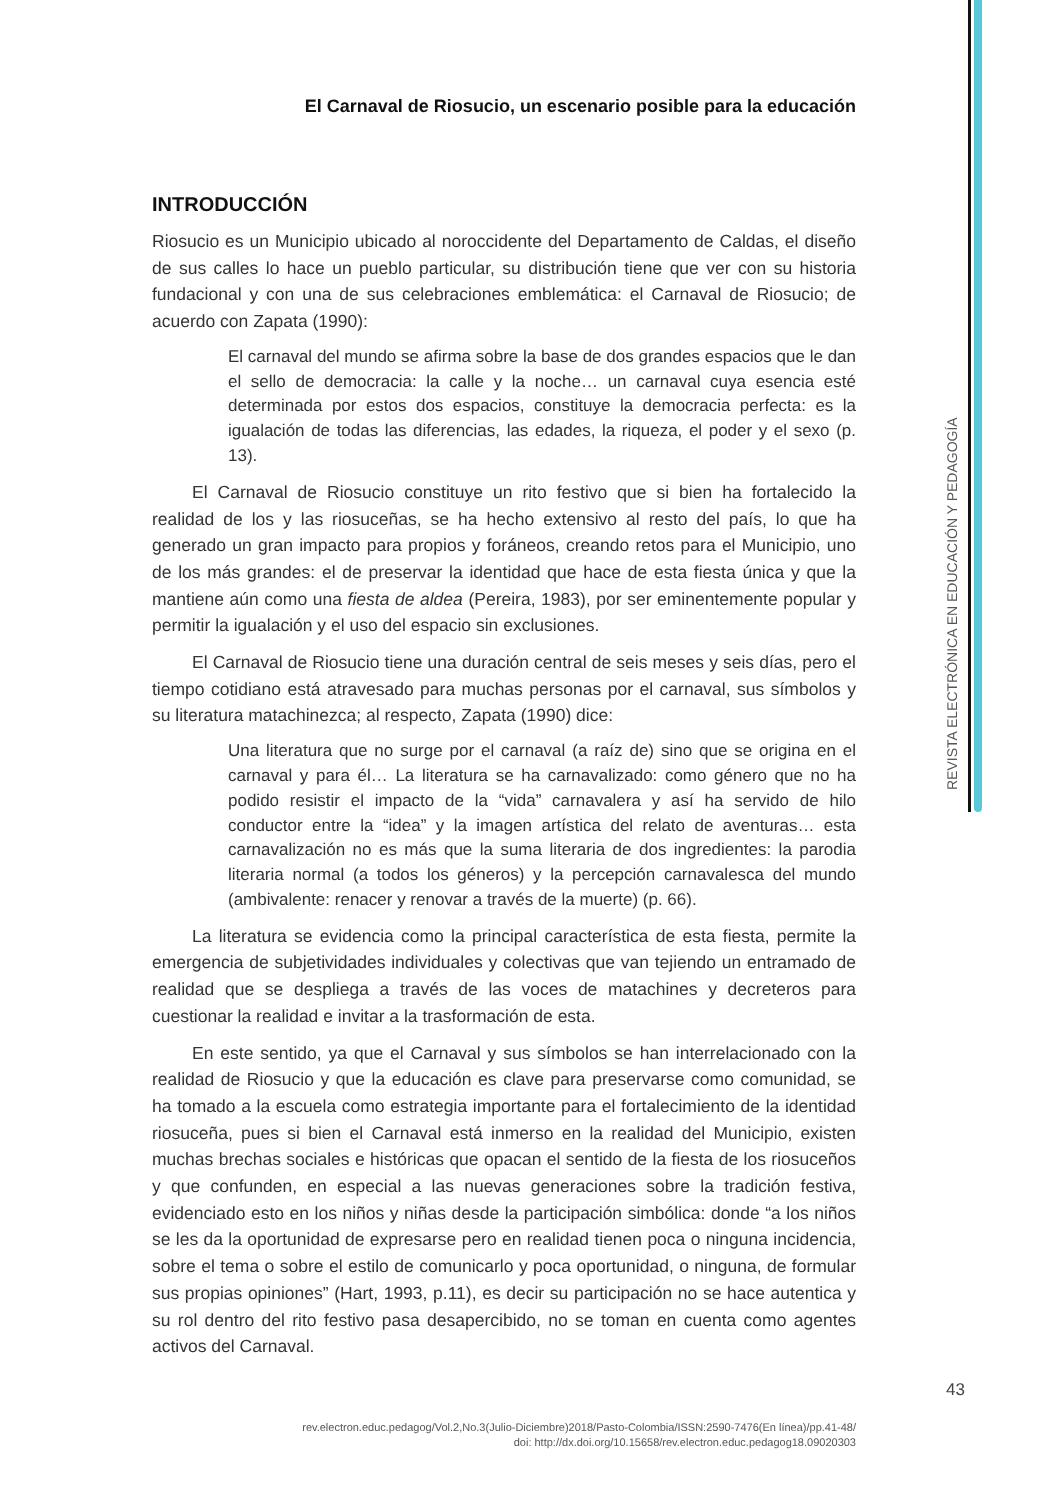REVISTA ELECTRÓNICA EN EDUCACIÓN Y PEDAGOGÍA
El Carnaval de Riosucio, un escenario posible para la educación
INTRODUCCIÓN
Riosucio es un Municipio ubicado al noroccidente del Departamento de Caldas, el diseño de sus calles lo hace un pueblo particular, su distribución tiene que ver con su historia fundacional y con una de sus celebraciones emblemática: el Carnaval de Riosucio; de acuerdo con Zapata (1990):
El carnaval del mundo se afirma sobre la base de dos grandes espacios que le dan el sello de democracia: la calle y la noche… un carnaval cuya esencia esté determinada por estos dos espacios, constituye la democracia perfecta: es la igualación de todas las diferencias, las edades, la riqueza, el poder y el sexo (p. 13).
El Carnaval de Riosucio constituye un rito festivo que si bien ha fortalecido la realidad de los y las riosuceñas, se ha hecho extensivo al resto del país, lo que ha generado un gran impacto para propios y foráneos, creando retos para el Municipio, uno de los más grandes: el de preservar la identidad que hace de esta fiesta única y que la mantiene aún como una fiesta de aldea (Pereira, 1983), por ser eminentemente popular y permitir la igualación y el uso del espacio sin exclusiones.
El Carnaval de Riosucio tiene una duración central de seis meses y seis días, pero el tiempo cotidiano está atravesado para muchas personas por el carnaval, sus símbolos y su literatura matachinezca; al respecto, Zapata (1990) dice:
Una literatura que no surge por el carnaval (a raíz de) sino que se origina en el carnaval y para él… La literatura se ha carnavalizado: como género que no ha podido resistir el impacto de la “vida” carnavalera y así ha servido de hilo conductor entre la “idea” y la imagen artística del relato de aventuras… esta carnavalización no es más que la suma literaria de dos ingredientes: la parodia literaria normal (a todos los géneros) y la percepción carnavalesca del mundo (ambivalente: renacer y renovar a través de la muerte) (p. 66).
La literatura se evidencia como la principal característica de esta fiesta, permite la emergencia de subjetividades individuales y colectivas que van tejiendo un entramado de realidad que se despliega a través de las voces de matachines y decreteros para cuestionar la realidad e invitar a la trasformación de esta.
En este sentido, ya que el Carnaval y sus símbolos se han interrelacionado con la realidad de Riosucio y que la educación es clave para preservarse como comunidad, se ha tomado a la escuela como estrategia importante para el fortalecimiento de la identidad riosuceña, pues si bien el Carnaval está inmerso en la realidad del Municipio, existen muchas brechas sociales e históricas que opacan el sentido de la fiesta de los riosuceños y que confunden, en especial a las nuevas generaciones sobre la tradición festiva, evidenciado esto en los niños y niñas desde la participación simbólica: donde “a los niños se les da la oportunidad de expresarse pero en realidad tienen poca o ninguna incidencia, sobre el tema o sobre el estilo de comunicarlo y poca oportunidad, o ninguna, de formular sus propias opiniones” (Hart, 1993, p.11), es decir su participación no se hace autentica y su rol dentro del rito festivo pasa desapercibido, no se toman en cuenta como agentes activos del Carnaval.
43
rev.electron.educ.pedagog/Vol.2,No.3(Julio-Diciembre)2018/Pasto-Colombia/ISSN:2590-7476(En línea)/pp.41-48/
doi: http://dx.doi.org/10.15658/rev.electron.educ.pedagog18.09020303